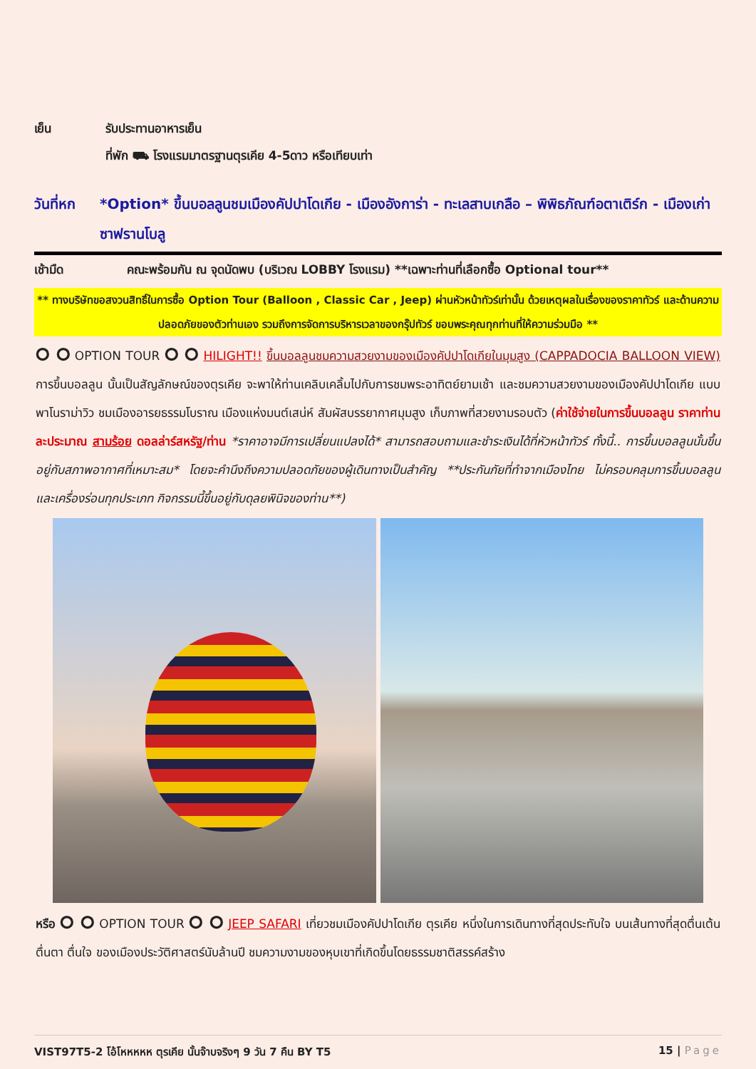เย็น รับประทานอาหารเย็น
ที่พัก ⛟ โรงแรมมาตรฐานตุรเคีย 4-5ดาว หรือเทียบเท่า
วันที่หก *Option* ขึ้นบอลลูนชมเมืองคัปปาโดเกีย - เมืองอังการ่า - ทะเลสาบเกลือ – พิพิธภัณฑ์อตาเติร์ก - เมืองเก่าซาฟรานโบลู
เช้ามืด คณะพร้อมกัน ณ จุดนัดพบ (บริเวณ LOBBY โรงแรม) **เฉพาะท่านที่เลือกซื้อ Optional tour**
** ทางบริษัทขอสงวนสิทธิ์ในการซื้อ Option Tour (Balloon , Classic Car , Jeep) ผ่านหัวหน้าทัวร์เท่านั้น ด้วยเหตุผลในเรื่องของราคาทัวร์ และด้านความปลอดภัยของตัวท่านเอง รวมถึงการจัดการบริหารเวลาของกรุ๊ปทัวร์ ขอบพระคุณทุกท่านที่ให้ความร่วมมือ **
⭘ ⭘ OPTION TOUR ⭘ ⭘ HILIGHT!! ขึ้นบอลลูนชมความสวยงามของเมืองคัปปาโดเกียในมุมสูง (CAPPADOCIA BALLOON VIEW) การขึ้นบอลลูน นั้นเป็นสัญลักษณ์ของตุรเคีย จะพาให้ท่านเคลิบเคลิ้มไปกับการชมพระอาทิตย์ยามเช้า และชมความสวยงามของเมืองคัปปาโดเกีย แบบพาโนราม่าวิว ชมเมืองอารยธรรมโบราณ เมืองแห่งมนต์เสน่ห์ สัมผัสบรรยากาศมุมสูง เก็บภาพที่สวยงามรอบตัว (ค่าใช้จ่ายในการขึ้นบอลลูน ราคาท่านละประมาณ สามร้อย ดอลล่าร์สหรัฐ/ท่าน *ราคาอาจมีการเปลี่ยนแปลงได้* สามารถสอบถามและชำระเงินได้ที่หัวหน้าทัวร์ ทั้งนี้.. การขึ้นบอลลูนนั้นขึ้นอยู่กับสภาพอากาศที่เหมาะสม* โดยจะคำนึงถึงความปลอดภัยของผู้เดินทางเป็นสำคัญ **ประกันภัยที่ทำจากเมืองไทย ไม่ครอบคลุมการขึ้นบอลลูน และเครื่องร่อนทุกประเภท กิจกรรมนี้ขึ้นอยู่กับดุลยพินิจของท่าน**)
หรือ ⭘ ⭘ OPTION TOUR ⭘ ⭘ JEEP SAFARI เที่ยวชมเมืองคัปปาโดเกีย ตุรเคีย หนึ่งในการเดินทางที่สุดประทับใจ บนเส้นทางที่สุดตื่นเต้น ตื่นตา ตื่นใจ ของเมืองประวัติศาสตร์นับล้านปี ชมความงามของหุบเขาที่เกิดขึ้นโดยธรรมชาติสรรค์สร้าง
VIST97T5-2 โอ้โหหหหห ตุรเคีย นั้นจ๊าบจริงๆ 9 วัน 7 คืน BY T5 15 | Page